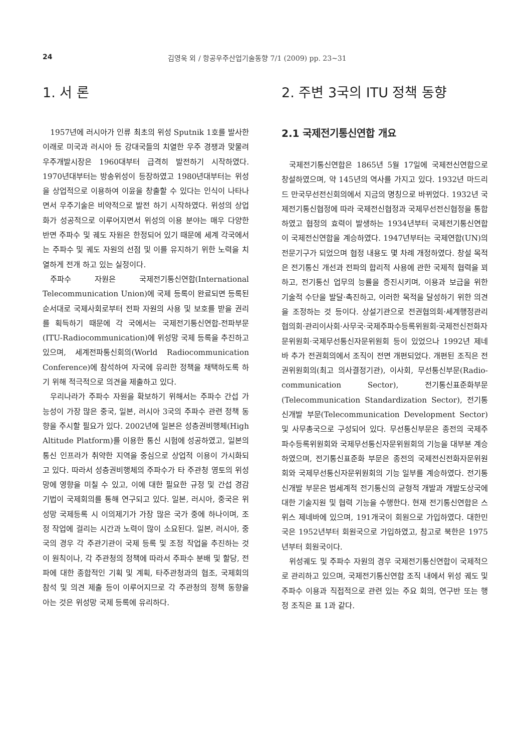24 김영욱 외 / 항공우주산업기술동향 7/1 (2009) pp. 23~31
1. 서 론
1957년에 러시아가 인류 최초의 위성 Sputnik 1호를 발사한 이래로 미국과 러시아 등 강대국들의 치열한 우주 경쟁과 맞물려 우주개발시장은 1960대부터 급격히 발전하기 시작하였다. 1970년대부터는 방송위성이 등장하였고 1980년대부터는 위성을 상업적으로 이용하여 이윤을 창출할 수 있다는 인식이 나타나면서 우주기술은 비약적으로 발전 하기 시작하였다. 위성의 상업화가 성공적으로 이루어지면서 위성의 이용 분야는 매우 다양한 반면 주파수 및 궤도 자원은 한정되어 있기 때문에 세계 각국에서는 주파수 및 궤도 자원의 선점 및 이를 유지하기 위한 노력을 치열하게 전개 하고 있는 실정이다.
주파수 자원은 국제전기통신연합(International Telecommunication Union)에 국제 등록이 완료되면 등록된 순서대로 국제사회로부터 전파 자원의 사용 및 보호를 받을 권리를 획득하기 때문에 각 국에서는 국제전기통신연합-전파부문(ITU-Radiocommunication)에 위성망 국제 등록을 추진하고 있으며, 세계전파통신회의(World Radiocommunication Conference)에 참석하여 자국에 유리한 정책을 채택하도록 하기 위해 적극적으로 의견을 제출하고 있다.
우리나라가 주파수 자원을 확보하기 위해서는 주파수 간섭 가능성이 가장 많은 중국, 일본, 러시아 3국의 주파수 관련 정책 동향을 주시할 필요가 있다. 2002년에 일본은 성층권비행체(High Altitude Platform)를 이용한 통신 시험에 성공하였고, 일본의 통신 인프라가 취약한 지역을 중심으로 상업적 이용이 가시화되고 있다. 따라서 성층권비행체의 주파수가 타 주관청 영토의 위성망에 영향을 미칠 수 있고, 이에 대한 필요한 규정 및 간섭 경감 기법이 국제회의를 통해 연구되고 있다. 일본, 러시아, 중국은 위성망 국제등록 시 이의제기가 가장 많은 국가 중에 하나이며, 조정 작업에 걸리는 시간과 노력이 많이 소요된다. 일본, 러시아, 중국의 경우 각 주관기관이 국제 등록 및 조정 작업을 추진하는 것이 원칙이나, 각 주관청의 정책에 따라서 주파수 분배 및 할당, 전파에 대한 종합적인 기획 및 계획, 타주관청과의 협조, 국제회의 참석 및 의견 제출 등이 이루어지므로 각 주관청의 정책 동향을 아는 것은 위성망 국제 등록에 유리하다.
2. 주변 3국의 ITU 정책 동향
2.1 국제전기통신연합 개요
국제전기통신연합은 1865년 5월 17일에 국제전신연합으로 창설하였으며, 약 145년의 역사를 가지고 있다. 1932년 마드리드 만국무선전신회의에서 지금의 명칭으로 바뀌었다. 1932년 국제전기통신협정에 따라 국제전신협정과 국제무선전신협정을 통합하였고 협정의 효력이 발생하는 1934년부터 국제전기통신연합이 국제전신연합을 계승하였다. 1947년부터는 국제연합(UN)의 전문기구가 되었으며 협정 내용도 몇 차례 개정하였다. 창설 목적은 전기통신 개선과 전파의 합리적 사용에 관한 국제적 협력을 꾀하고, 전기통신 업무의 능률을 증진시키며, 이용과 보급을 위한 기술적 수단을 발달·촉진하고, 이러한 목적을 달성하기 위한 의견을 조정하는 것 등이다. 상설기관으로 전권협의회·세계행정관리협의회·관리이사회·사무국·국제주파수등록위원회·국제전신전화자문위원회·국제무선통신자문위원회 등이 있었으나 1992년 제네바 추가 전권회의에서 조직이 전면 개편되었다. 개편된 조직은 전권위원회의(최고 의사결정기관), 이사회, 무선통신부문(Radio-communication Sector), 전기통신표준화부문(Telecommunication Standardization Sector), 전기통신개발 부문(Telecommunication Development Sector) 및 사무총국으로 구성되어 있다. 무선통신부문은 종전의 국제주파수등록위원회와 국제무선통신자문위원회의 기능을 대부분 계승하였으며, 전기통신표준화 부문은 종전의 국제전신전화자문위원회와 국제무선통신자문위원회의 기능 일부를 계승하였다. 전기통신개발 부문은 범세계적 전기통신의 균형적 개발과 개발도상국에 대한 기술지원 및 협력 기능을 수행한다. 현재 전기통신연합은 스위스 제네바에 있으며, 191개국이 회원으로 가입하였다. 대한민국은 1952년부터 회원국으로 가입하였고, 참고로 북한은 1975년부터 회원국이다.
위성궤도 및 주파수 자원의 경우 국제전기통신연합이 국제적으로 관리하고 있으며, 국제전기통신연합 조직 내에서 위성 궤도 및 주파수 이용과 직접적으로 관련 있는 주요 회의, 연구반 또는 행정 조직은 표 1과 같다.